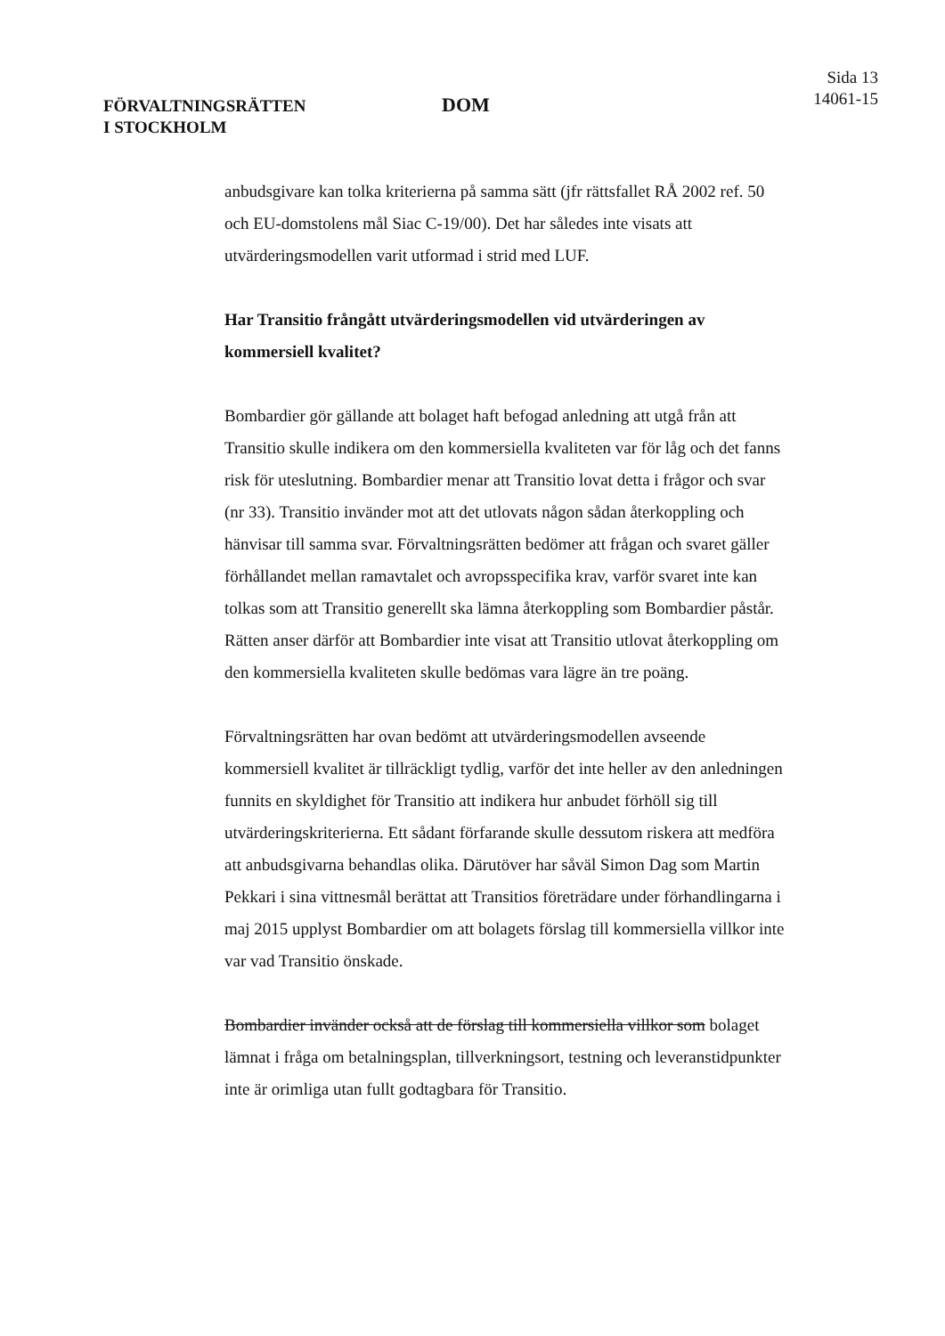FÖRVALTNINGSRÄTTEN
I STOCKHOLM
DOM
Sida 13
14061-15
anbudsgivare kan tolka kriterierna på samma sätt (jfr rättsfallet RÅ 2002 ref. 50 och EU-domstolens mål Siac C-19/00). Det har således inte visats att utvärderingsmodellen varit utformad i strid med LUF.
Har Transitio frångått utvärderingsmodellen vid utvärderingen av kommersiell kvalitet?
Bombardier gör gällande att bolaget haft befogad anledning att utgå från att Transitio skulle indikera om den kommersiella kvaliteten var för låg och det fanns risk för uteslutning. Bombardier menar att Transitio lovat detta i frågor och svar (nr 33). Transitio invänder mot att det utlovats någon sådan återkoppling och hänvisar till samma svar. Förvaltningsrätten bedömer att frågan och svaret gäller förhållandet mellan ramavtalet och avropsspecifika krav, varför svaret inte kan tolkas som att Transitio generellt ska lämna återkoppling som Bombardier påstår. Rätten anser därför att Bombardier inte visat att Transitio utlovat återkoppling om den kommersiella kvaliteten skulle bedömas vara lägre än tre poäng.
Förvaltningsrätten har ovan bedömt att utvärderingsmodellen avseende kommersiell kvalitet är tillräckligt tydlig, varför det inte heller av den anledningen funnits en skyldighet för Transitio att indikera hur anbudet förhöll sig till utvärderingskriterierna. Ett sådant förfarande skulle dessutom riskera att medföra att anbudsgivarna behandlas olika. Därutöver har såväl Simon Dag som Martin Pekkari i sina vittnesmål berättat att Transitios företrädare under förhandlingarna i maj 2015 upplyst Bombardier om att bolagets förslag till kommersiella villkor inte var vad Transitio önskade.
Bombardier invänder också att de förslag till kommersiella villkor som bolaget lämnat i fråga om betalningsplan, tillverkningsort, testning och leveranstidpunkter inte är orimliga utan fullt godtagbara för Transitio.